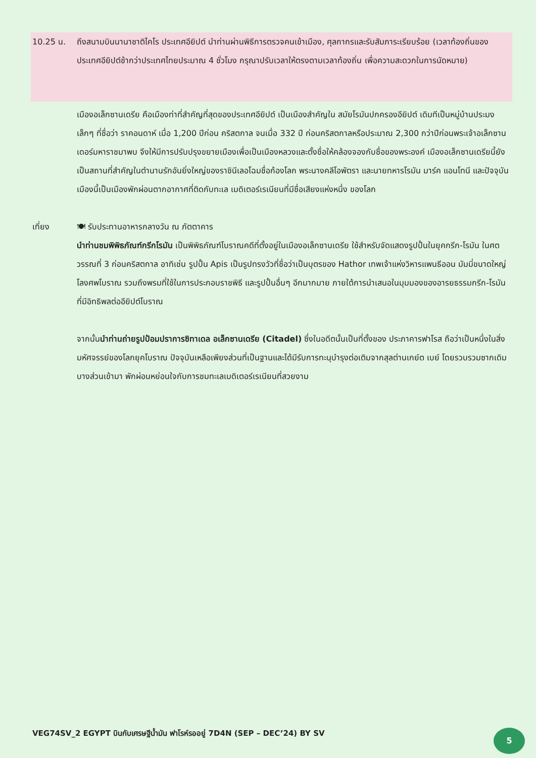10.25 น. ถึงสนามบินนานาชาติไคโร ประเทศอียิปต์ นำท่านผ่านพิธีการตรวจคนเข้าเมือง, ศุลกากรและรับสัมภาระเรียบร้อย (เวลาท้องถิ่นของประเทศอียิปต์ช้ากว่าประเทศไทยประมาณ 4 ชั่วโมง กรุณาปรับเวลาให้ตรงตามเวลาท้องถิ่น เพื่อความสะดวกในการนัดหมาย)
เมืองอเล็กซานเดรีย คือเมืองท่าที่สำคัญที่สุดของประเทศอียิปต์ เป็นเมืองสำคัญใน สมัยโรมันปกครองอียิปต์ เดิมทีเป็นหมู่บ้านประมงเล็กๆ ที่ชื่อว่า ราคอนดาห์ เมื่อ 1,200 ปีก่อน คริสตกาล จนเมื่อ 332 ปี ก่อนคริสตกาลหรือประมาณ 2,300 กว่าปีก่อนพระเจ้าอเล็กซานเดอร์มหาราชมาพบ จึงให้มีการปรับปรุงขยายเมืองเพื่อเป็นเมืองหลวงและตั้งชื่อให้คล้องจองกับชื่อของพระองค์ เมืองอเล็กซานเดรียนี้ยัง เป็นสถานที่สำคัญในตำนานรักอันยิ่งใหญ่ของราชินีเลอโฉมชื่อก้องโลก พระนางคลีโอพัตรา และนายทหารโรมัน มาร์ค แอนโทนี และปัจจุบันเมืองนี้เป็นเมืองพักผ่อนตากอากาศที่ติดกับทะเล เมดิเตอร์เรเนียนที่มีชื่อเสียงแห่งหนึ่ง ของโลก
เที่ยง 🍽 รับประทานอาหารกลางวัน ณ ภัตตาคาร
นำท่านชมพิพิธภัณฑ์กรีกโรมัน เป็นพิพิธภัณฑ์โบราณคดีที่ตั้งอยู่ในเมืองอเล็กซานเดรีย ใช้สำหรับจัดแสดงรูปปั้นในยุคกรีก-โรมัน ในศตวรรณที่ 3 ก่อนคริสตกาล อาทิเช่น รูปปั้น Apis เป็นรูปทรงวัวที่ชื่อว่าเป็นบุตรของ Hathor เทพเจ้าแห่งวิหารแพนธีออน มัมมี่ขนาดใหญ่ โลงศพโบราณ รวมถึงพรมที่ใช้ในการประกอบราชพิธี และรูปปั้นอื่นๆ อีกมากมาย ภายใต้การนำเสนอในมุมมองของอารยธรรมกรีก-โรมันที่มีอิทธิพลต่ออียิปต์โบราณ
จากนั้นนำท่านถ่ายรูปป้อมปราการซิทาเดล อเล็กซานเดรีย (Citadel) ซึ่งในอดีตนั้นเป็นที่ตั้งของ ประภาคารฟาโรส ถือว่าเป็นหนึ่งในสิ่งมหัศจรรย์ของโลกยุคโบราณ ปัจจุบันเหลือเพียงส่วนที่เป็นฐานและได้มีรับการทะนุบำรุงต่อเติมจากสุลต่านเกย์ต เบย์ โดยรวบรวมซากเดิมบางส่วนเข้ามา พักผ่อนหย่อนใจกับการชมทะเลเมดิเตอร์เรเนียนที่สวยงาม
VEG74SV_2 EGYPT บินกับเศรษฐีน้ำมัน ฟาโรห์รออยู่ 7D4N (SEP – DEC’24) BY SV
5